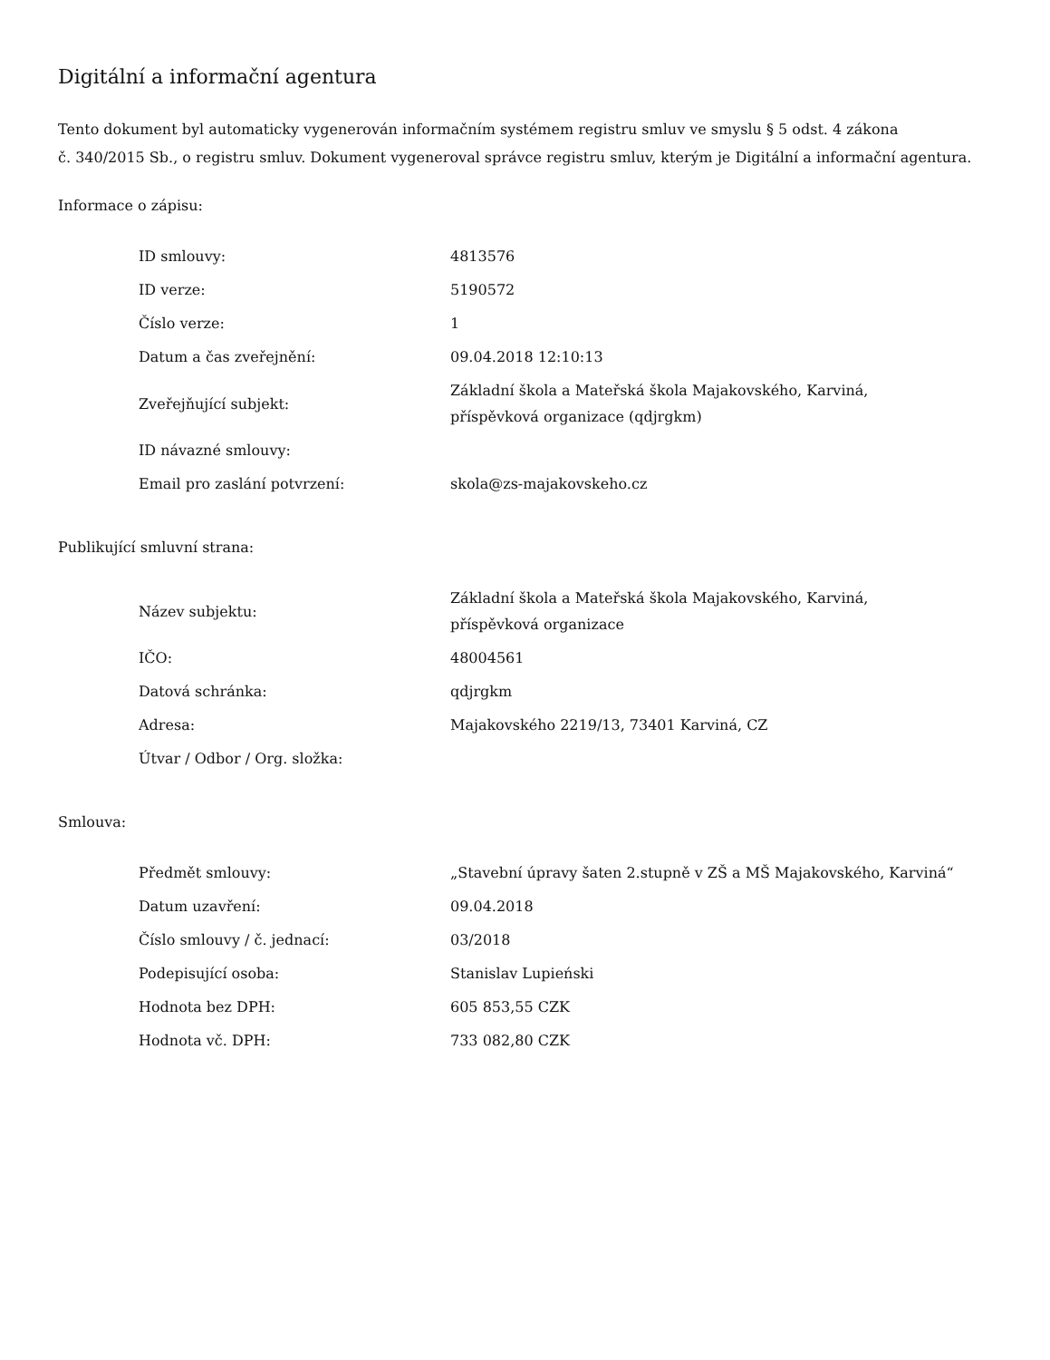Digitální a informační agentura
Tento dokument byl automaticky vygenerován informačním systémem registru smluv ve smyslu § 5 odst. 4 zákona
č. 340/2015 Sb., o registru smluv. Dokument vygeneroval správce registru smluv, kterým je Digitální a informační agentura.
Informace o zápisu:
| ID smlouvy: | 4813576 |
| ID verze: | 5190572 |
| Číslo verze: | 1 |
| Datum a čas zveřejnění: | 09.04.2018 12:10:13 |
| Zveřejňující subjekt: | Základní škola a Mateřská škola Majakovského, Karviná, příspěvková organizace (qdjrgkm) |
| ID návazné smlouvy: | |
| Email pro zaslání potvrzení: | skola@zs-majakovskeho.cz |
Publikující smluvní strana:
| Název subjektu: | Základní škola a Mateřská škola Majakovského, Karviná, příspěvková organizace |
| IČO: | 48004561 |
| Datová schránka: | qdjrgkm |
| Adresa: | Majakovského 2219/13, 73401 Karviná, CZ |
| Útvar / Odbor / Org. složka: | |
Smlouva:
| Předmět smlouvy: | „Stavební úpravy šaten 2.stupně v ZŠ a MŠ Majakovského, Karviná“ |
| Datum uzavření: | 09.04.2018 |
| Číslo smlouvy / č. jednací: | 03/2018 |
| Podepisující osoba: | Stanislav Lupieński |
| Hodnota bez DPH: | 605 853,55 CZK |
| Hodnota vč. DPH: | 733 082,80 CZK |